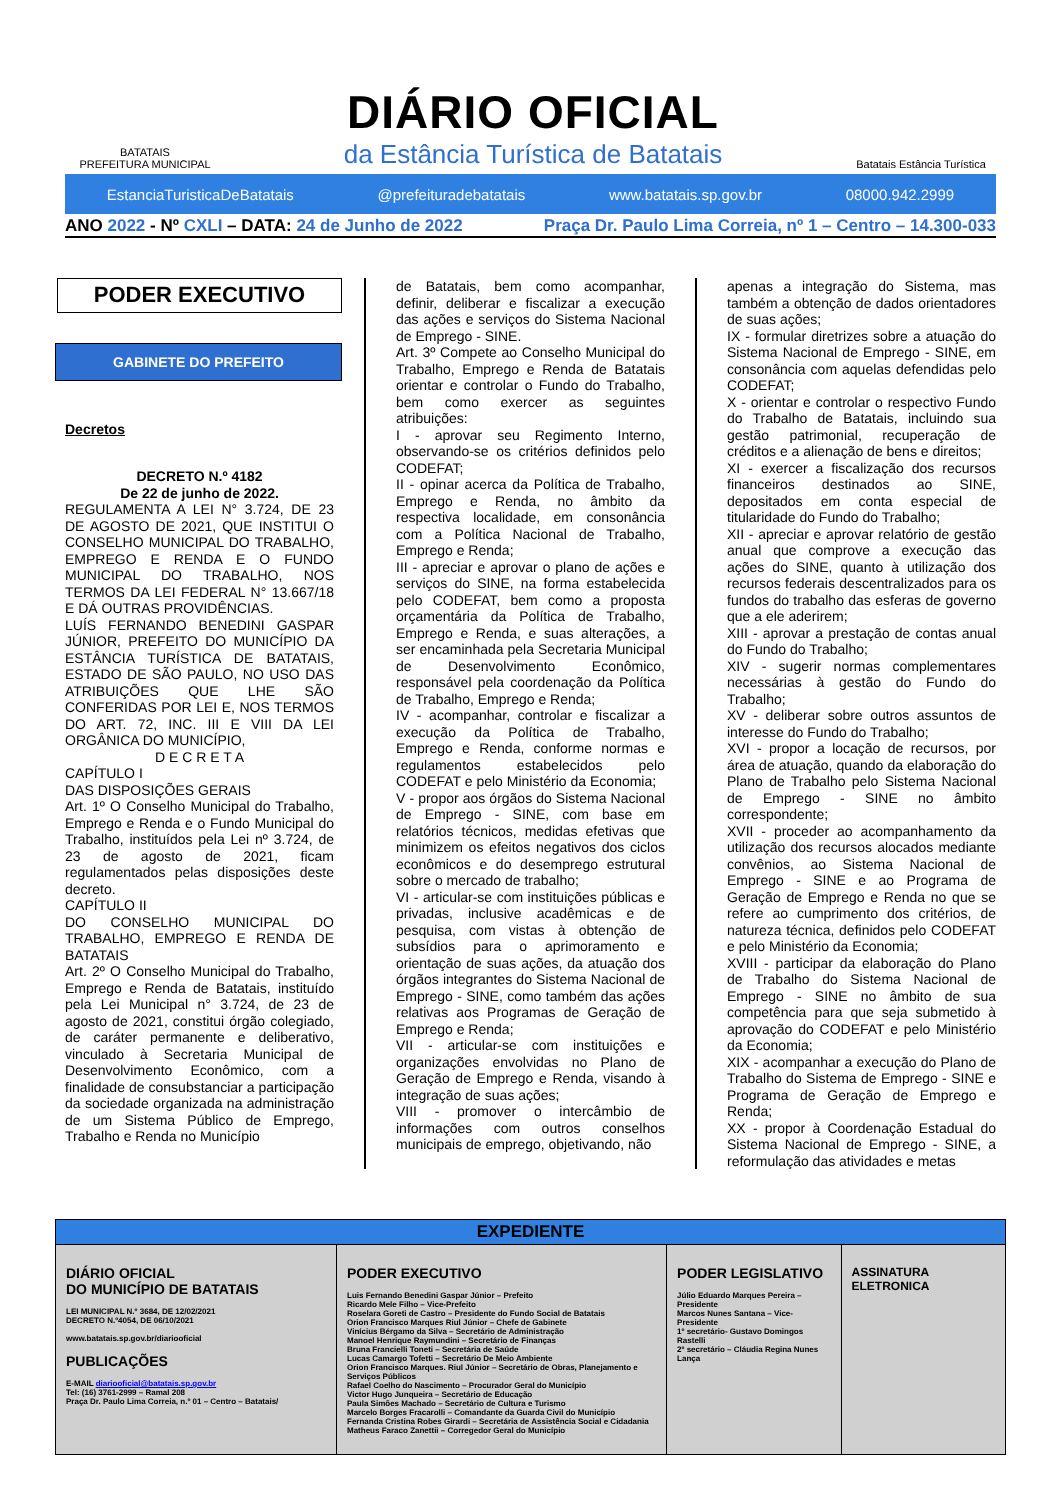BATATAIS
PREFEITURA MUNICIPAL
DIÁRIO OFICIAL
da Estância Turística de Batatais
Batatais Estância Turística
EstanciaTuristicaDeBatatais @prefeituradebatatais www.batatais.sp.gov.br 08000.942.2999
ANO 2022 - Nº CXLI – DATA: 24 de Junho de 2022 Praça Dr. Paulo Lima Correia, nº 1 – Centro – 14.300-033
PODER EXECUTIVO
GABINETE DO PREFEITO
Decretos
DECRETO N.º 4182
De 22 de junho de 2022.
REGULAMENTA A LEI N° 3.724, DE 23 DE AGOSTO DE 2021, QUE INSTITUI O CONSELHO MUNICIPAL DO TRABALHO, EMPREGO E RENDA E O FUNDO MUNICIPAL DO TRABALHO, NOS TERMOS DA LEI FEDERAL N° 13.667/18 E DÁ OUTRAS PROVIDÊNCIAS.
LUÍS FERNANDO BENEDINI GASPAR JÚNIOR, PREFEITO DO MUNICÍPIO DA ESTÂNCIA TURÍSTICA DE BATATAIS, ESTADO DE SÃO PAULO, NO USO DAS ATRIBUIÇÕES QUE LHE SÃO CONFERIDAS POR LEI E, NOS TERMOS DO ART. 72, INC. III E VIII DA LEI ORGÂNICA DO MUNICÍPIO,
D E C R E T A
CAPÍTULO I
DAS DISPOSIÇÕES GERAIS
Art. 1º O Conselho Municipal do Trabalho, Emprego e Renda e o Fundo Municipal do Trabalho, instituídos pela Lei nº 3.724, de 23 de agosto de 2021, ficam regulamentados pelas disposições deste decreto.
CAPÍTULO II
DO CONSELHO MUNICIPAL DO TRABALHO, EMPREGO E RENDA DE BATATAIS
Art. 2º O Conselho Municipal do Trabalho, Emprego e Renda de Batatais, instituído pela Lei Municipal n° 3.724, de 23 de agosto de 2021, constitui órgão colegiado, de caráter permanente e deliberativo, vinculado à Secretaria Municipal de Desenvolvimento Econômico, com a finalidade de consubstanciar a participação da sociedade organizada na administração de um Sistema Público de Emprego, Trabalho e Renda no Município
de Batatais, bem como acompanhar, definir, deliberar e fiscalizar a execução das ações e serviços do Sistema Nacional de Emprego - SINE.
Art. 3º Compete ao Conselho Municipal do Trabalho, Emprego e Renda de Batatais orientar e controlar o Fundo do Trabalho, bem como exercer as seguintes atribuições:
I - aprovar seu Regimento Interno, observando-se os critérios definidos pelo CODEFAT;
II - opinar acerca da Política de Trabalho, Emprego e Renda, no âmbito da respectiva localidade, em consonância com a Política Nacional de Trabalho, Emprego e Renda;
III - apreciar e aprovar o plano de ações e serviços do SINE, na forma estabelecida pelo CODEFAT, bem como a proposta orçamentária da Política de Trabalho, Emprego e Renda, e suas alterações, a ser encaminhada pela Secretaria Municipal de Desenvolvimento Econômico, responsável pela coordenação da Política de Trabalho, Emprego e Renda;
IV - acompanhar, controlar e fiscalizar a execução da Política de Trabalho, Emprego e Renda, conforme normas e regulamentos estabelecidos pelo CODEFAT e pelo Ministério da Economia;
V - propor aos órgãos do Sistema Nacional de Emprego - SINE, com base em relatórios técnicos, medidas efetivas que minimizem os efeitos negativos dos ciclos econômicos e do desemprego estrutural sobre o mercado de trabalho;
VI - articular-se com instituições públicas e privadas, inclusive acadêmicas e de pesquisa, com vistas à obtenção de subsídios para o aprimoramento e orientação de suas ações, da atuação dos órgãos integrantes do Sistema Nacional de Emprego - SINE, como também das ações relativas aos Programas de Geração de Emprego e Renda;
VII - articular-se com instituições e organizações envolvidas no Plano de Geração de Emprego e Renda, visando à integração de suas ações;
VIII - promover o intercâmbio de informações com outros conselhos municipais de emprego, objetivando, não
apenas a integração do Sistema, mas também a obtenção de dados orientadores de suas ações;
IX - formular diretrizes sobre a atuação do Sistema Nacional de Emprego - SINE, em consonância com aquelas defendidas pelo CODEFAT;
X - orientar e controlar o respectivo Fundo do Trabalho de Batatais, incluindo sua gestão patrimonial, recuperação de créditos e a alienação de bens e direitos;
XI - exercer a fiscalização dos recursos financeiros destinados ao SINE, depositados em conta especial de titularidade do Fundo do Trabalho;
XII - apreciar e aprovar relatório de gestão anual que comprove a execução das ações do SINE, quanto à utilização dos recursos federais descentralizados para os fundos do trabalho das esferas de governo que a ele aderirem;
XIII - aprovar a prestação de contas anual do Fundo do Trabalho;
XIV - sugerir normas complementares necessárias à gestão do Fundo do Trabalho;
XV - deliberar sobre outros assuntos de interesse do Fundo do Trabalho;
XVI - propor a locação de recursos, por área de atuação, quando da elaboração do Plano de Trabalho pelo Sistema Nacional de Emprego - SINE no âmbito correspondente;
XVII - proceder ao acompanhamento da utilização dos recursos alocados mediante convênios, ao Sistema Nacional de Emprego - SINE e ao Programa de Geração de Emprego e Renda no que se refere ao cumprimento dos critérios, de natureza técnica, definidos pelo CODEFAT e pelo Ministério da Economia;
XVIII - participar da elaboração do Plano de Trabalho do Sistema Nacional de Emprego - SINE no âmbito de sua competência para que seja submetido à aprovação do CODEFAT e pelo Ministério da Economia;
XIX - acompanhar a execução do Plano de Trabalho do Sistema de Emprego - SINE e Programa de Geração de Emprego e Renda;
XX - propor à Coordenação Estadual do Sistema Nacional de Emprego - SINE, a reformulação das atividades e metas
| EXPEDIENTE | | | |
| --- | --- | --- | --- |
| DIÁRIO OFICIAL DO MUNICÍPIO DE BATATAIS LEI MUNICIPAL N.º 3684, DE 12/02/2021 DECRETO N.º4054, DE 06/10/2021 www.batatais.sp.gov.br/diariooficial PUBLICAÇÕES E-MAIL diariooficial@batatais.sp.gov.br Tel: (16) 3761-2999 – Ramal 208 Praça Dr. Paulo Lima Correia, n.º 01 – Centro – Batatais/ | PODER EXECUTIVO Luis Fernando Benedini Gaspar Júnior – Prefeito Ricardo Mele Filho – Vice-Prefeito Roselara Goreti de Castro – Presidente do Fundo Social de Batatais Orion Francisco Marques Riul Júnior – Chefe de Gabinete Vinícius Bérgamo da Silva – Secretário de Administração Manoel Henrique Raymundini – Secretário de Finanças Bruna Francielli Toneti – Secretária de Saúde Lucas Camargo Tofetti – Secretário De Meio Ambiente Orion Francisco Marques. Riul Júnior – Secretário de Obras, Planejamento e Serviços Públicos Rafael Coelho do Nascimento – Procurador Geral do Município Victor Hugo Junqueira – Secretário de Educação Paula Simões Machado – Secretário de Cultura e Turismo Marcelo Borges Fracarolli – Comandante da Guarda Civil do Município Fernanda Cristina Robes Girardi – Secretária de Assistência Social e Cidadania Matheus Faraco Zanettii – Corregedor Geral do Município | PODER LEGISLATIVO Júlio Eduardo Marques Pereira – Presidente Marcos Nunes Santana – Vice-Presidente 1º secretário- Gustavo Domingos Rastelli 2º secretário – Cláudia Regina Nunes Lança | ASSINATURA ELETRONICA |